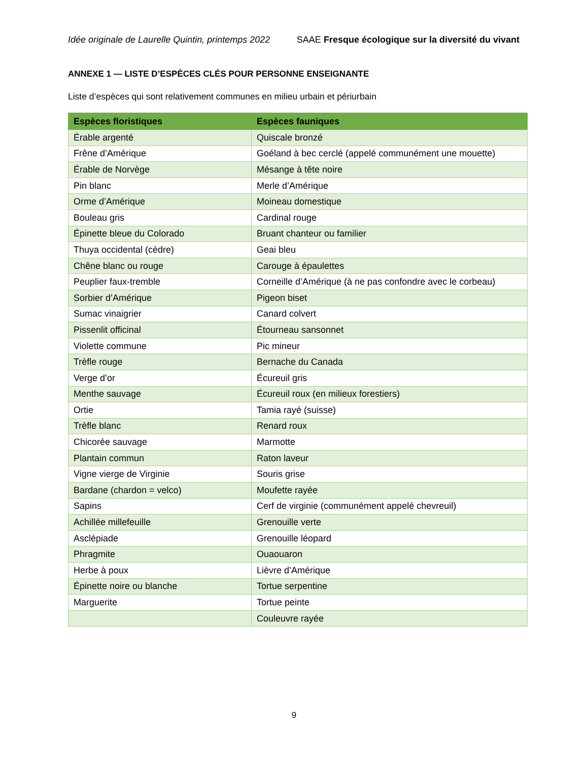Idée originale de Laurelle Quintin, printemps 2022 SAAE Fresque écologique sur la diversité du vivant
ANNEXE 1 — LISTE D’ESPÈCES CLÉS POUR PERSONNE ENSEIGNANTE
Liste d’espèces qui sont relativement communes en milieu urbain et périurbain
| Espèces floristiques | Espèces fauniques |
| --- | --- |
| Érable argenté | Quiscale bronzé |
| Frêne d’Amérique | Goéland à bec cerclé (appelé communément une mouette) |
| Érable de Norvège | Mésange à tête noire |
| Pin blanc | Merle d’Amérique |
| Orme d’Amérique | Moineau domestique |
| Bouleau gris | Cardinal rouge |
| Épinette bleue du Colorado | Bruant chanteur ou familier |
| Thuya occidental (cèdre) | Geai bleu |
| Chêne blanc ou rouge | Carouge à épaulettes |
| Peuplier faux-tremble | Corneille d’Amérique (à ne pas confondre avec le corbeau) |
| Sorbier d’Amérique | Pigeon biset |
| Sumac vinaigrier | Canard colvert |
| Pissenlit officinal | Étourneau sansonnet |
| Violette commune | Pic mineur |
| Trèfle rouge | Bernache du Canada |
| Verge d’or | Écureuil gris |
| Menthe sauvage | Écureuil roux (en milieux forestiers) |
| Ortie | Tamia rayé (suisse) |
| Trèfle blanc | Renard roux |
| Chicorée sauvage | Marmotte |
| Plantain commun | Raton laveur |
| Vigne vierge de Virginie | Souris grise |
| Bardane (chardon = velco) | Moufette rayée |
| Sapins | Cerf de virginie (communément appelé chevreuil) |
| Achillée millefeuille | Grenouille verte |
| Asclépiade | Grenouille léopard |
| Phragmite | Ouaouaron |
| Herbe à poux | Lièvre d’Amérique |
| Épinette noire ou blanche | Tortue serpentine |
| Marguerite | Tortue peinte |
| | Couleuvre rayée |
9